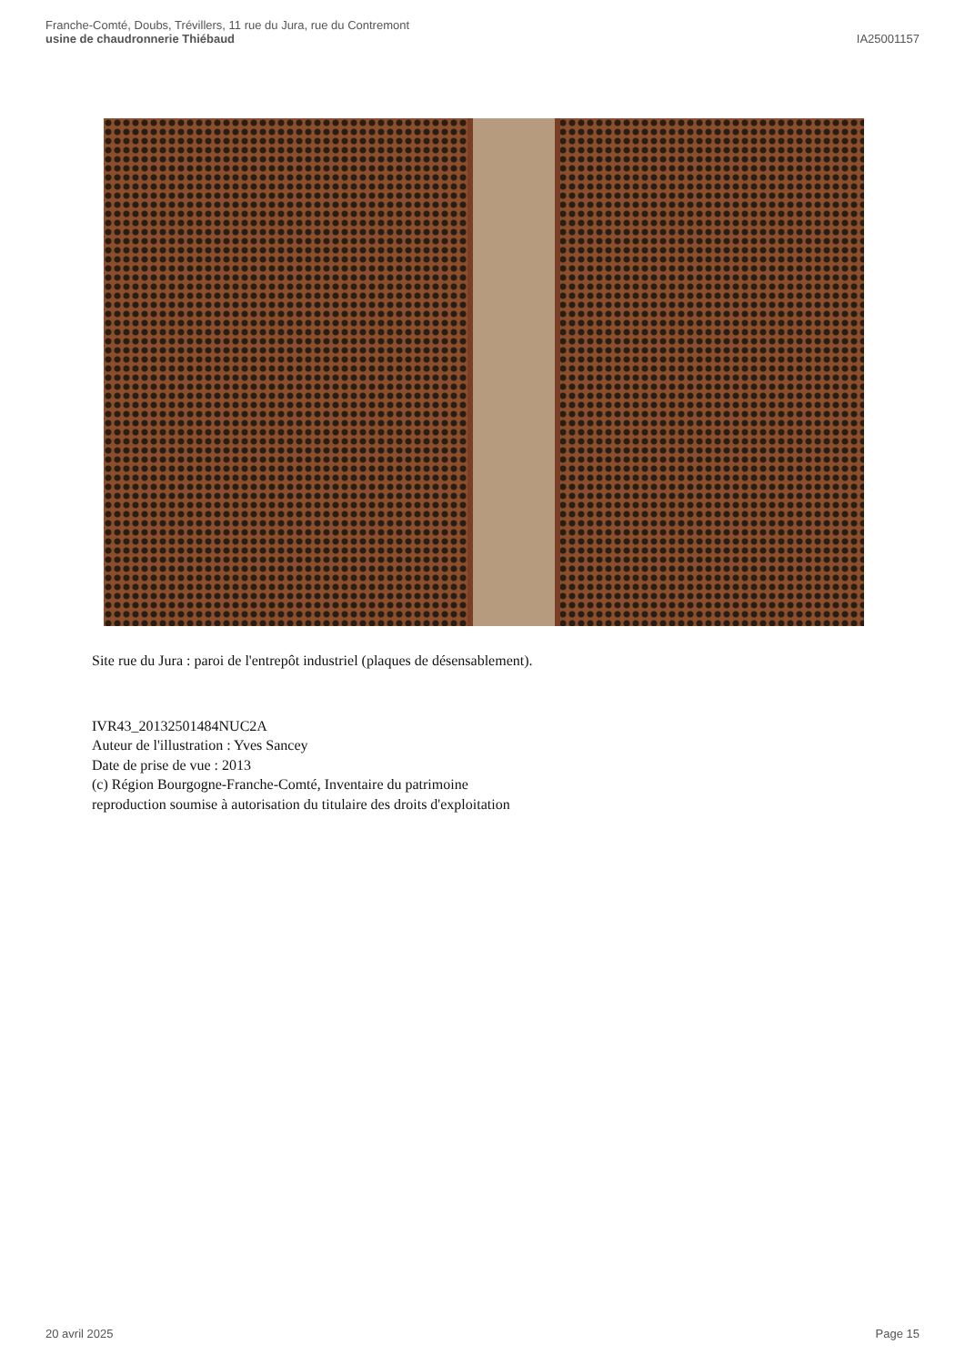Franche-Comté, Doubs, Trévillers, 11 rue du Jura, rue du Contremont
usine de chaudronnerie Thiébaud
IA25001157
Site rue du Jura : paroi de l'entrepôt industriel (plaques de désensablement).
IVR43_20132501484NUC2A
Auteur de l'illustration : Yves Sancey
Date de prise de vue : 2013
(c) Région Bourgogne-Franche-Comté, Inventaire du patrimoine
reproduction soumise à autorisation du titulaire des droits d'exploitation
20 avril 2025 Page 15